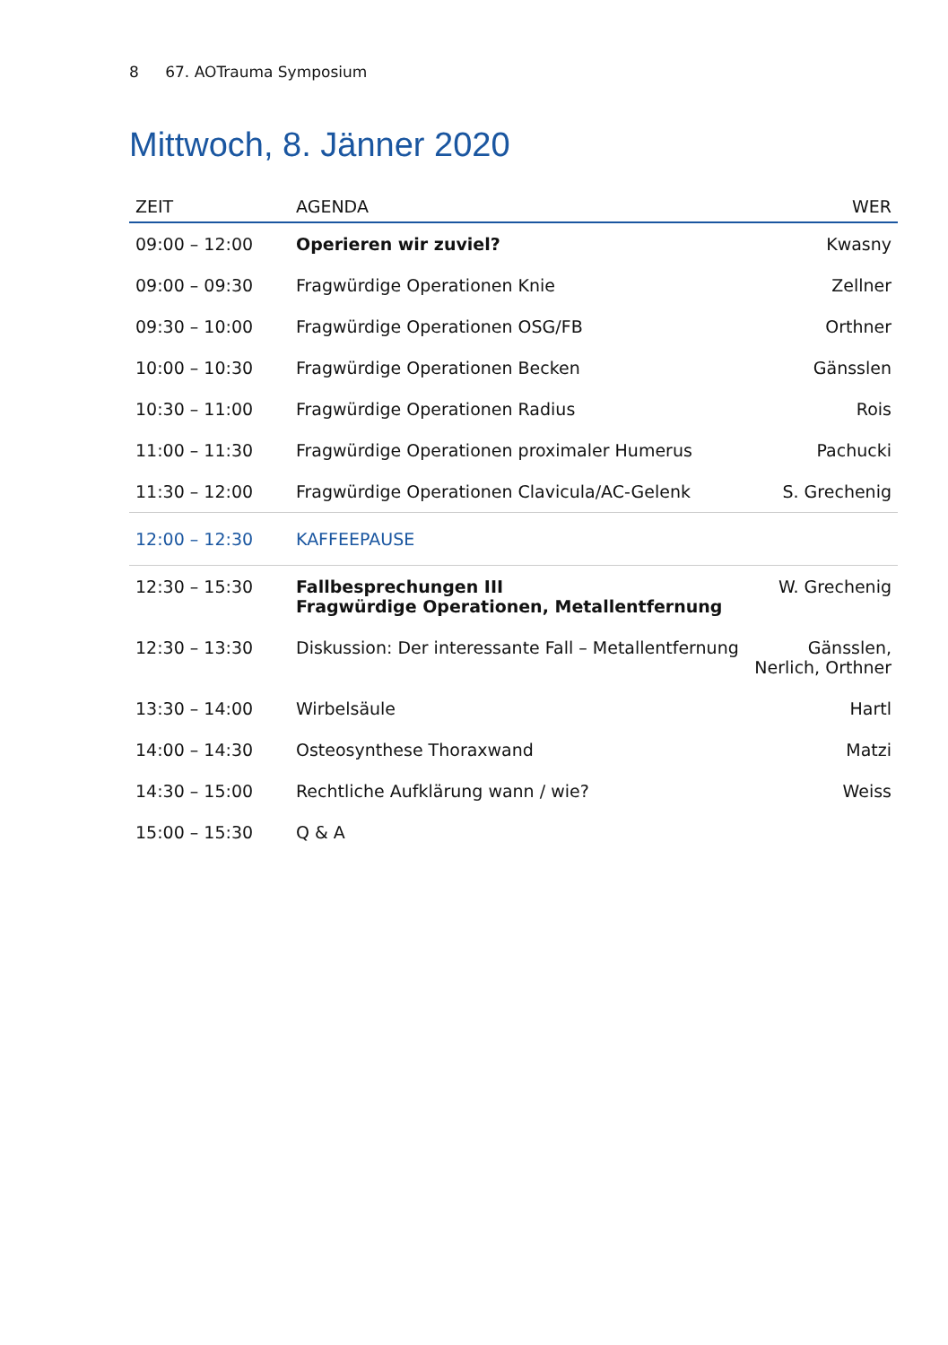8 67. AOTrauma Symposium
Mittwoch, 8. Jänner 2020
| ZEIT | AGENDA | WER |
| --- | --- | --- |
| 09:00 – 12:00 | Operieren wir zuviel? | Kwasny |
| 09:00 – 09:30 | Fragwürdige Operationen Knie | Zellner |
| 09:30 – 10:00 | Fragwürdige Operationen OSG/FB | Orthner |
| 10:00 – 10:30 | Fragwürdige Operationen Becken | Gänsslen |
| 10:30 – 11:00 | Fragwürdige Operationen Radius | Rois |
| 11:00 – 11:30 | Fragwürdige Operationen proximaler Humerus | Pachucki |
| 11:30 – 12:00 | Fragwürdige Operationen Clavicula/AC-Gelenk | S. Grechenig |
| 12:00 – 12:30 | KAFFEEPAUSE | |
| 12:30 – 15:30 | Fallbesprechungen III Fragwürdige Operationen, Metallentfernung | W. Grechenig |
| 12:30 – 13:30 | Diskussion: Der interessante Fall – Metallentfernung | Gänsslen, Nerlich, Orthner |
| 13:30 – 14:00 | Wirbelsäule | Hartl |
| 14:00 – 14:30 | Osteosynthese Thoraxwand | Matzi |
| 14:30 – 15:00 | Rechtliche Aufklärung wann / wie? | Weiss |
| 15:00 – 15:30 | Q & A | |